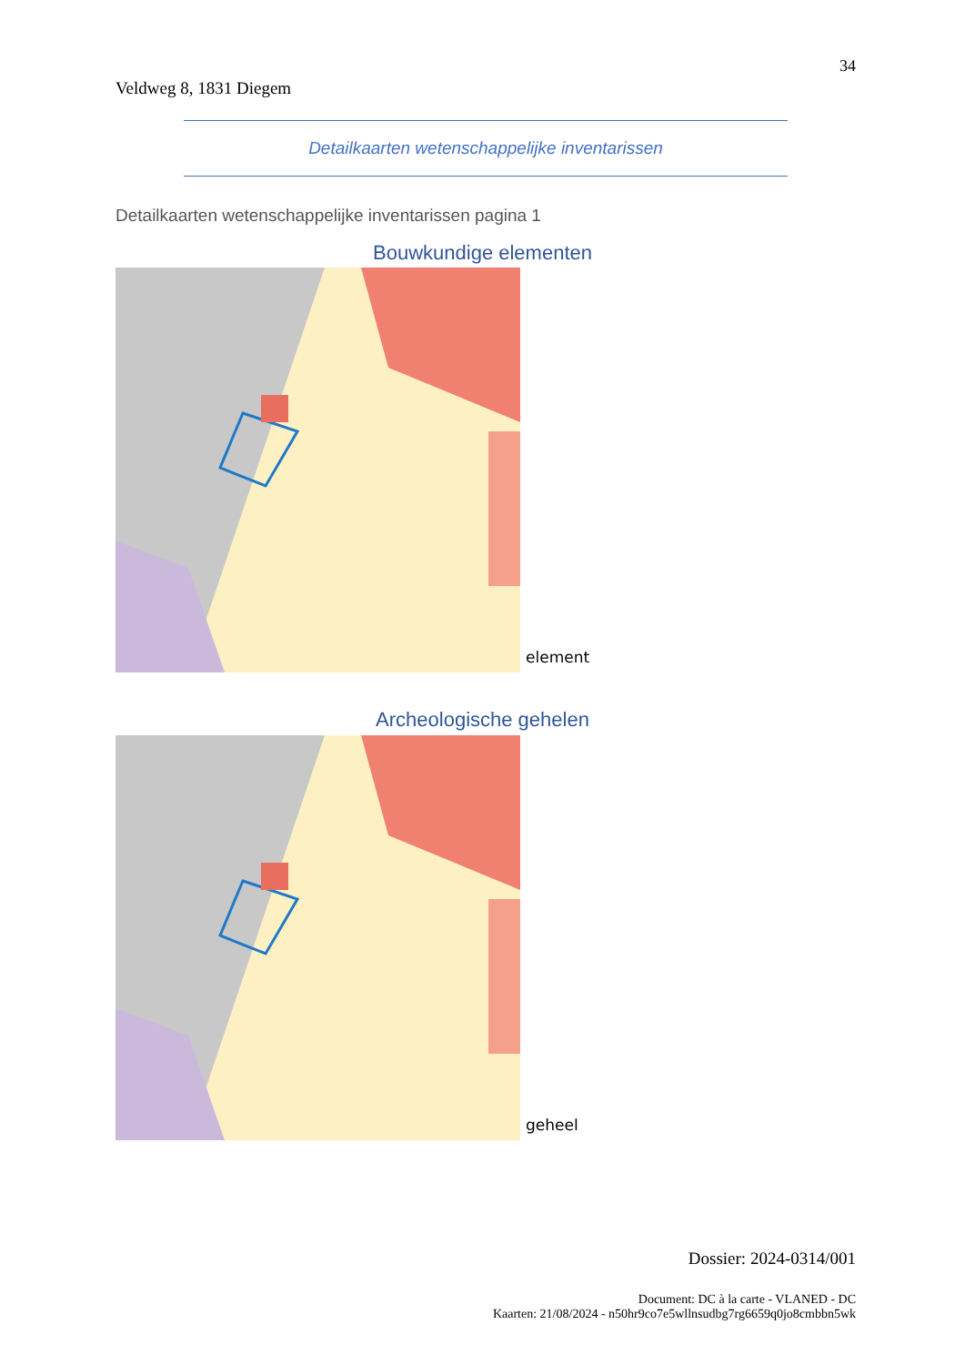34
Veldweg 8, 1831 Diegem
Detailkaarten wetenschappelijke inventarissen
Detailkaarten wetenschappelijke inventarissen pagina 1
Bouwkundige elementen
element
Archeologische gehelen
geheel
Dossier: 2024-0314/001
Document: DC à la carte - VLANED - DC
Kaarten: 21/08/2024 - n50hr9co7e5wllnsudbg7rg6659q0jo8cmbbn5wk